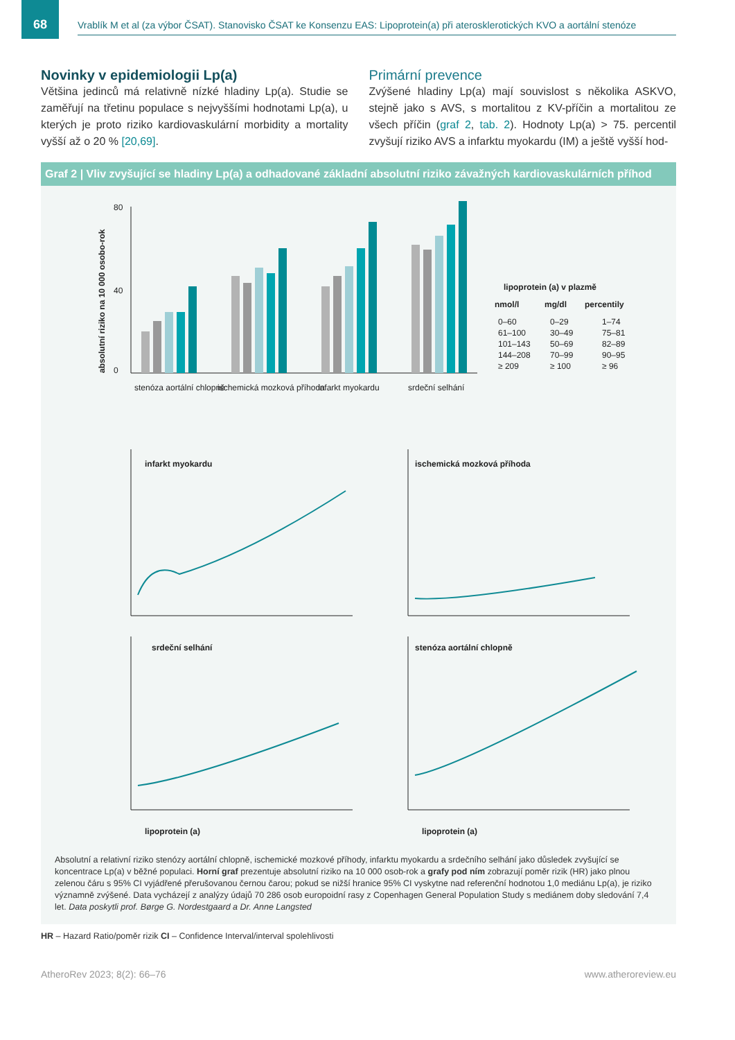68
Vrablík M et al (za výbor ČSAT). Stanovisko ČSAT ke Konsenzu EAS: Lipoprotein(a) při aterosklerotických KVO a aortální stenóze
Novinky v epidemiologii Lp(a)
Většina jedinců má relativně nízké hladiny Lp(a). Studie se zaměřují na třetinu populace s nejvyššími hodnotami Lp(a), u kterých je proto riziko kardiovaskulární morbidity a mortality vyšší až o 20 % [20,69].
Primární prevence
Zvýšené hladiny Lp(a) mají souvislost s několika ASKVO, stejně jako s AVS, s mortalitou z KV-příčin a mortalitou ze všech příčin (graf 2, tab. 2). Hodnoty Lp(a) > 75. percentil zvyšují riziko AVS a infarktu myokardu (IM) a ještě vyšší hod-
Graf 2 | Vliv zvyšující se hladiny Lp(a) a odhadované základní absolutní riziko závažných kardiovaskulárních příhod
absolutní riziko na 10 000 osobo-rok
80
0
40
stenóza aortální chlopně
ischemická mozková příhoda
infarkt myokardu
srdeční selhání
lipoprotein (a) v plazmě
nmol/l
mg/dl
percentily
0–60
0–29
1–74
61–100
30–49
75–81
101–143
50–69
82–89
144–208
70–99
90–95
≥ 209
≥ 100
≥ 96
infarkt myokardu
ischemická mozková příhoda
srdeční selhání
stenóza aortální chlopně
lipoprotein (a)
lipoprotein (a)
Absolutní a relativní riziko stenózy aortální chlopně, ischemické mozkové příhody, infarktu myokardu a srdečního selhání jako důsledek zvyšující se koncentrace Lp(a) v běžné populaci. Horní graf prezentuje absolutní riziko na 10 000 osob-rok a grafy pod ním zobrazují poměr rizik (HR) jako plnou zelenou čáru s 95% CI vyjádřené přerušovanou černou čarou; pokud se nižší hranice 95% CI vyskytne nad referenční hodnotou 1,0 mediánu Lp(a), je riziko významně zvýšené. Data vycházejí z analýzy údajů 70 286 osob europoidní rasy z Copenhagen General Population Study s mediánem doby sledování 7,4 let. Data poskytli prof. Børge G. Nordestgaard a Dr. Anne Langsted
HR – Hazard Ratio/poměr rizik CI – Confidence Interval/interval spolehlivosti
AtheroRev 2023; 8(2): 66–76 www.atheroreview.eu